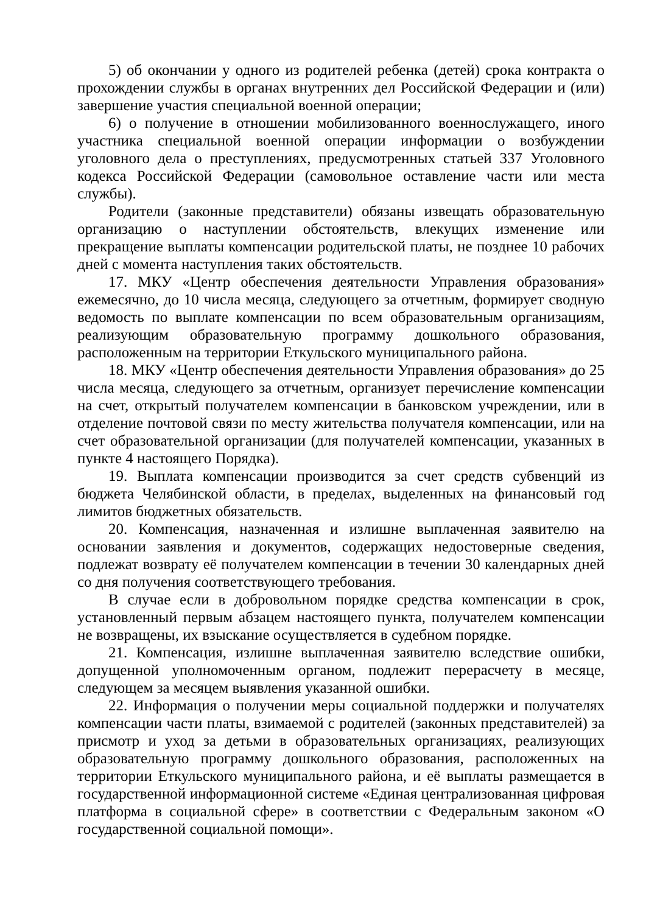5) об окончании у одного из родителей ребенка (детей) срока контракта о прохождении службы в органах внутренних дел Российской Федерации и (или) завершение участия специальной военной операции;
6) о получение в отношении мобилизованного военнослужащего, иного участника специальной военной операции информации о возбуждении уголовного дела о преступлениях, предусмотренных статьей 337 Уголовного кодекса Российской Федерации (самовольное оставление части или места службы).
Родители (законные представители) обязаны извещать образовательную организацию о наступлении обстоятельств, влекущих изменение или прекращение выплаты компенсации родительской платы, не позднее 10 рабочих дней с момента наступления таких обстоятельств.
17. МКУ «Центр обеспечения деятельности Управления образования» ежемесячно, до 10 числа месяца, следующего за отчетным, формирует сводную ведомость по выплате компенсации по всем образовательным организациям, реализующим образовательную программу дошкольного образования, расположенным на территории Еткульского муниципального района.
18. МКУ «Центр обеспечения деятельности Управления образования» до 25 числа месяца, следующего за отчетным, организует перечисление компенсации на счет, открытый получателем компенсации в банковском учреждении, или в отделение почтовой связи по месту жительства получателя компенсации, или на счет образовательной организации (для получателей компенсации, указанных в пункте 4 настоящего Порядка).
19. Выплата компенсации производится за счет средств субвенций из бюджета Челябинской области, в пределах, выделенных на финансовый год лимитов бюджетных обязательств.
20. Компенсация, назначенная и излишне выплаченная заявителю на основании заявления и документов, содержащих недостоверные сведения, подлежат возврату её получателем компенсации в течении 30 календарных дней со дня получения соответствующего требования.
В случае если в добровольном порядке средства компенсации в срок, установленный первым абзацем настоящего пункта, получателем компенсации не возвращены, их взыскание осуществляется в судебном порядке.
21. Компенсация, излишне выплаченная заявителю вследствие ошибки, допущенной уполномоченным органом, подлежит перерасчету в месяце, следующем за месяцем выявления указанной ошибки.
22. Информация о получении меры социальной поддержки и получателях компенсации части платы, взимаемой с родителей (законных представителей) за присмотр и уход за детьми в образовательных организациях, реализующих образовательную программу дошкольного образования, расположенных на территории Еткульского муниципального района, и её выплаты размещается в государственной информационной системе «Единая централизованная цифровая платформа в социальной сфере» в соответствии с Федеральным законом «О государственной социальной помощи».